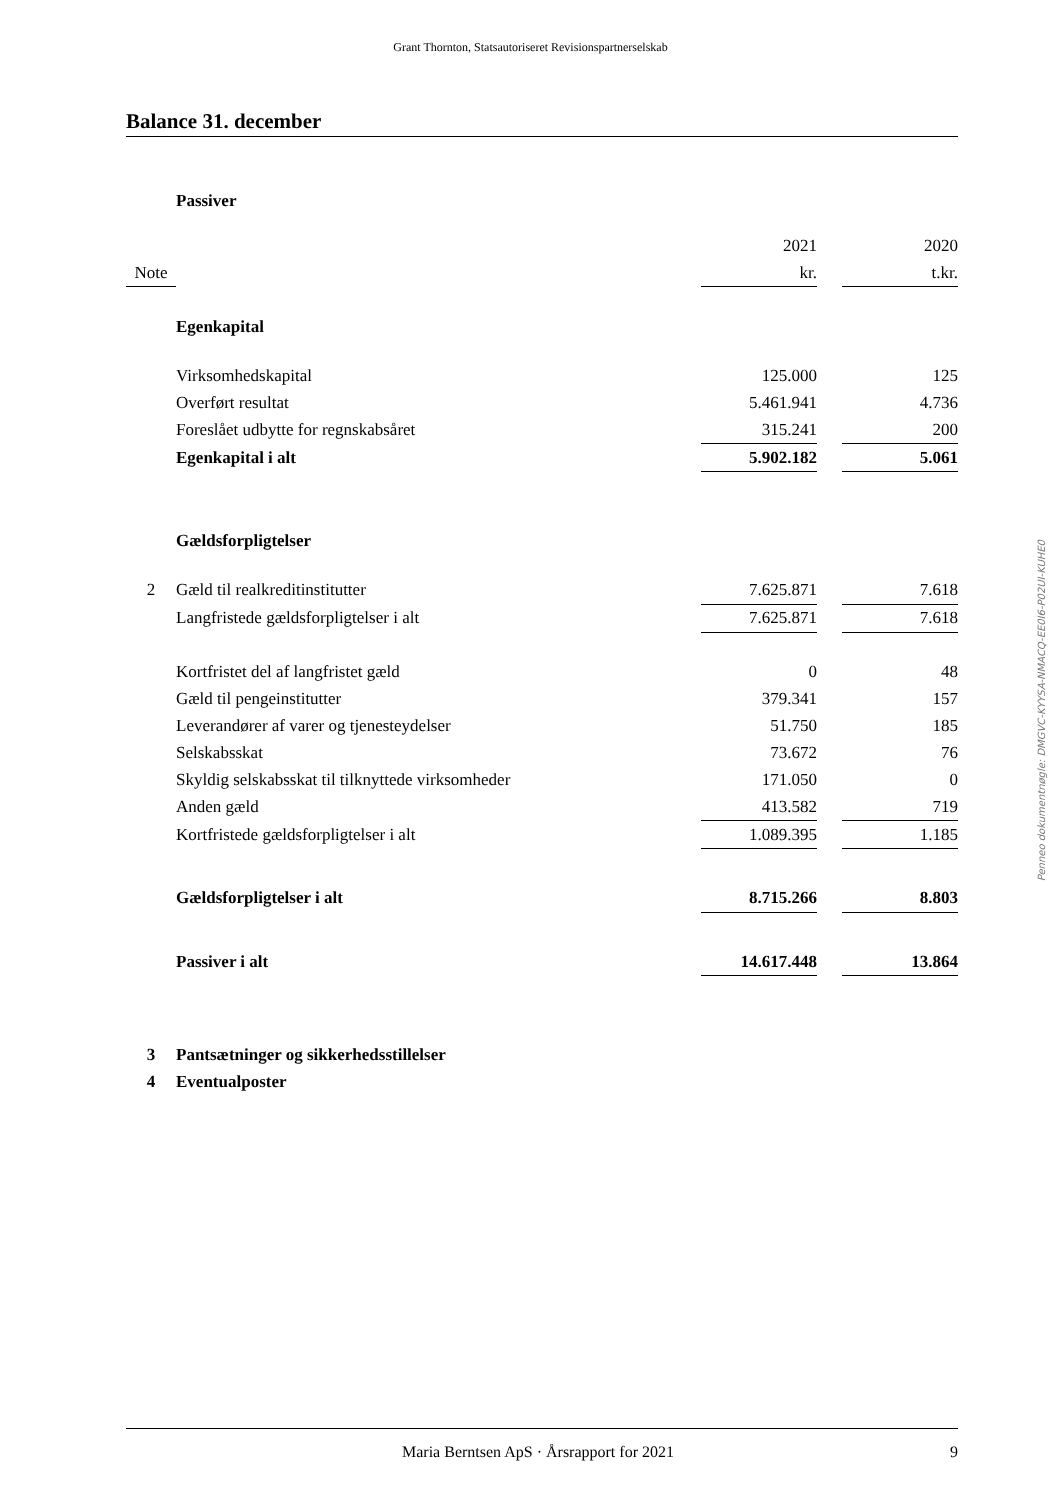Grant Thornton, Statsautoriseret Revisionspartnerselskab
Balance 31. december
| | Passiver | | | |
| | | 2021 | | 2020 |
| Note | | kr. | | t.kr. |
| | Egenkapital | | | |
| | Virksomhedskapital | 125.000 | | 125 |
| | Overført resultat | 5.461.941 | | 4.736 |
| | Foreslået udbytte for regnskabsåret | 315.241 | | 200 |
| | Egenkapital i alt | 5.902.182 | | 5.061 |
| | Gældsforpligtelser | | | |
| 2 | Gæld til realkreditinstitutter | 7.625.871 | | 7.618 |
| | Langfristede gældsforpligtelser i alt | 7.625.871 | | 7.618 |
| | Kortfristet del af langfristet gæld | 0 | | 48 |
| | Gæld til pengeinstitutter | 379.341 | | 157 |
| | Leverandører af varer og tjenesteydelser | 51.750 | | 185 |
| | Selskabsskat | 73.672 | | 76 |
| | Skyldig selskabsskat til tilknyttede virksomheder | 171.050 | | 0 |
| | Anden gæld | 413.582 | | 719 |
| | Kortfristede gældsforpligtelser i alt | 1.089.395 | | 1.185 |
| | Gældsforpligtelser i alt | 8.715.266 | | 8.803 |
| | Passiver i alt | 14.617.448 | | 13.864 |
| 3 | Pantsætninger og sikkerhedsstillelser | | | |
| 4 | Eventualposter | | | |
Penneo dokumentnøgle: DMGVC-KYYSA-NMACQ-EE0I6-P02UI-KUHE0
Maria Berntsen ApS · Årsrapport for 2021 9